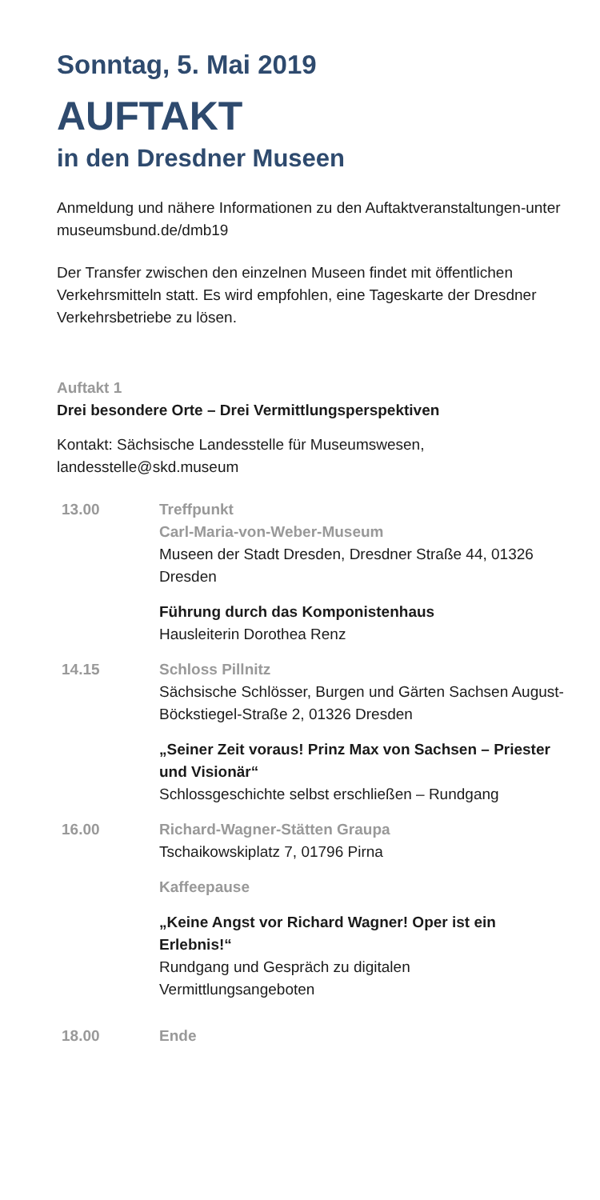Sonntag, 5. Mai 2019
AUFTAKT
in den Dresdner Museen
Anmeldung und nähere Informationen zu den Auftaktveranstaltungen-unter museumsbund.de/dmb19
Der Transfer zwischen den einzelnen Museen findet mit öffentlichen Verkehrsmitteln statt. Es wird empfohlen, eine Tageskarte der Dresdner Verkehrsbetriebe zu lösen.
Auftakt 1
Drei besondere Orte – Drei Vermittlungsperspektiven
Kontakt: Sächsische Landesstelle für Museumswesen, landesstelle@skd.museum
13.00 Treffpunkt
Carl-Maria-von-Weber-Museum
Museen der Stadt Dresden, Dresdner Straße 44, 01326 Dresden
Führung durch das Komponistenhaus
Hausleiterin Dorothea Renz
14.15 Schloss Pillnitz
Sächsische Schlösser, Burgen und Gärten Sachsen August-Böckstiegel-Straße 2, 01326 Dresden
„Seiner Zeit voraus! Prinz Max von Sachsen – Priester und Visionär“
Schlossgeschichte selbst erschließen – Rundgang
16.00 Richard-Wagner-Stätten Graupa
Tschaikowskiplatz 7, 01796 Pirna
Kaffeepause
„Keine Angst vor Richard Wagner! Oper ist ein Erlebnis!“
Rundgang und Gespräch zu digitalen Vermittlungsangeboten
18.00 Ende